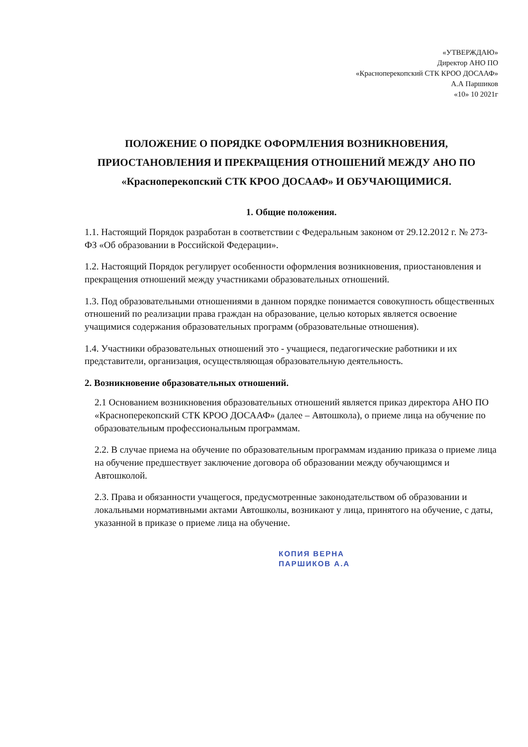«УТВЕРЖДАЮ»
Директор АНО ПО
«Красноперекопский СТК КРОО ДОСААФ»
А.А Паршиков
«10» 10 2021г
ПОЛОЖЕНИЕ О ПОРЯДКЕ ОФОРМЛЕНИЯ ВОЗНИКНОВЕНИЯ,
ПРИОСТАНОВЛЕНИЯ И ПРЕКРАЩЕНИЯ ОТНОШЕНИЙ МЕЖДУ АНО ПО
«Красноперекопский СТК КРОО ДОСААФ» И ОБУЧАЮЩИМИСЯ.
1. Общие положения.
1.1. Настоящий Порядок разработан в соответствии с Федеральным законом от 29.12.2012 г. № 273-ФЗ «Об образовании в Российской Федерации».
1.2. Настоящий Порядок регулирует особенности оформления возникновения, приостановления и прекращения отношений между участниками образовательных отношений.
1.3. Под образовательными отношениями в данном порядке понимается совокупность общественных отношений по реализации права граждан на образование, целью которых является освоение учащимися содержания образовательных программ (образовательные отношения).
1.4. Участники образовательных отношений это - учащиеся, педагогические работники и их представители, организация, осуществляющая образовательную деятельность.
2. Возникновение образовательных отношений.
2.1 Основанием возникновения образовательных отношений является приказ директора АНО ПО «Красноперекопский СТК КРОО ДОСААФ» (далее – Автошкола), о приеме лица на обучение по образовательным профессиональным программам.
2.2. В случае приема на обучение по образовательным программам изданию приказа о приеме лица на обучение предшествует заключение договора об образовании между обучающимся и Автошколой.
2.3. Права и обязанности учащегося, предусмотренные законодательством об образовании и локальными нормативными актами Автошколы, возникают у лица, принятого на обучение, с даты, указанной в приказе о приеме лица на обучение.
КОПИЯ ВЕРНА
ПАРШИКОВ А.А